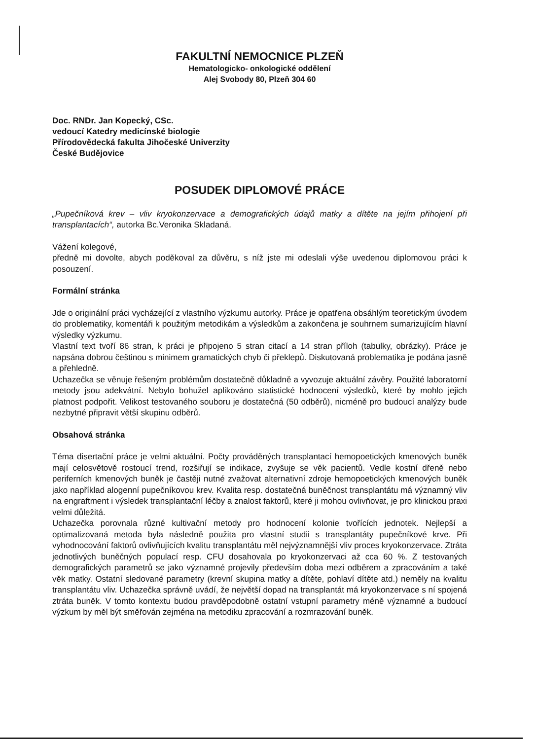FAKULTNÍ NEMOCNICE PLZEŇ
Hematologicko- onkologické oddělení
Alej Svobody 80, Plzeň 304 60
Doc. RNDr. Jan Kopecký, CSc.
vedoucí Katedry medicínské biologie
Přírodovědecká fakulta Jihočeské Univerzity
České Budějovice
POSUDEK DIPLOMOVÉ PRÁCE
„Pupečníková krev – vliv kryokonzervace a demografických údajů matky a dítěte na jejím přihojení při transplantacích“, autorka Bc.Veronika Skladaná.
Vážení kolegové,
předně mi dovolte, abych poděkoval za důvěru, s níž jste mi odeslali výše uvedenou diplomovou práci k posouzení.
Formální stránka
Jde o originální práci vycházející z vlastního výzkumu autorky. Práce je opatřena obsáhlým teoretickým úvodem do problematiky, komentáři k použitým metodikám a výsledkům a zakončena je souhrnem sumarizujícím hlavní výsledky výzkumu.
Vlastní text tvoří 86 stran, k práci je připojeno 5 stran citací a 14 stran příloh (tabulky, obrázky). Práce je napsána dobrou češtinou s minimem gramatických chyb či překlepů. Diskutovaná problematika je podána jasně a přehledně.
Uchazečka se věnuje řešeným problémům dostatečně důkladně a vyvozuje aktuální závěry. Použité laboratorní metody jsou adekvátní. Nebylo bohužel aplikováno statistické hodnocení výsledků, které by mohlo jejich platnost podpořit. Velikost testovaného souboru je dostatečná (50 odběrů), nicméně pro budoucí analýzy bude nezbytné připravit větší skupinu odběrů.
Obsahová stránka
Téma disertační práce je velmi aktuální. Počty prováděných transplantací hemopoetických kmenových buněk mají celosvětově rostoucí trend, rozšiřují se indikace, zvyšuje se věk pacientů. Vedle kostní dřeně nebo periferních kmenových buněk je častěji nutné zvažovat alternativní zdroje hemopoetických kmenových buněk jako například alogenní pupečníkovou krev. Kvalita resp. dostatečná buněčnost transplantátu má významný vliv na engraftment i výsledek transplantační léčby a znalost faktorů, které ji mohou ovlivňovat, je pro klinickou praxi velmi důležitá.
Uchazečka porovnala různé kultivační metody pro hodnocení kolonie tvořících jednotek. Nejlepší a optimalizovaná metoda byla následně použita pro vlastní studii s transplantáty pupečníkové krve. Při vyhodnocování faktorů ovlivňujících kvalitu transplantátu měl nejvýznamnější vliv proces kryokonzervace. Ztráta jednotlivých buněčných populací resp. CFU dosahovala po kryokonzervaci až cca 60 %. Z testovaných demografických parametrů se jako významné projevily především doba mezi odběrem a zpracováním a také věk matky. Ostatní sledované parametry (krevní skupina matky a dítěte, pohlaví dítěte atd.) neměly na kvalitu transplantátu vliv. Uchazečka správně uvádí, že největší dopad na transplantát má kryokonzervace s ní spojená ztráta buněk. V tomto kontextu budou pravděpodobně ostatní vstupní parametry méně významné a budoucí výzkum by měl být směřován zejména na metodiku zpracování a rozmrazování buněk.